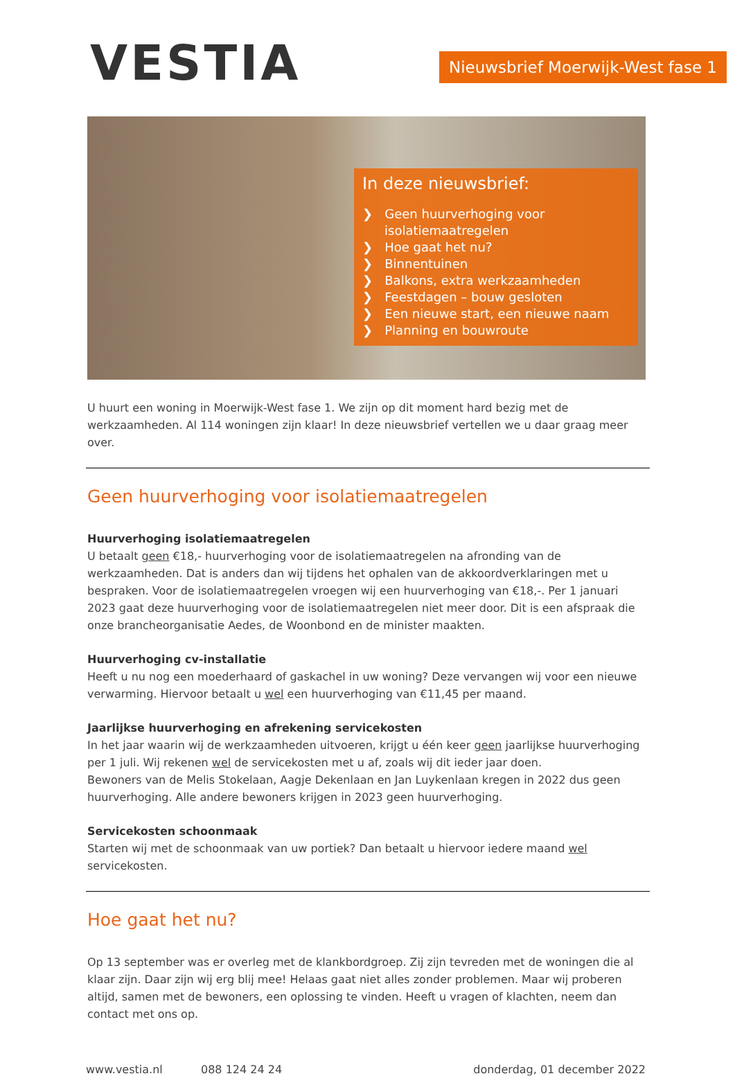VESTIA
Nieuwsbrief Moerwijk-West fase 1
In deze nieuwsbrief:
❯ Geen huurverhoging voor isolatiemaatregelen
❯ Hoe gaat het nu?
❯ Binnentuinen
❯ Balkons, extra werkzaamheden
❯ Feestdagen – bouw gesloten
❯ Een nieuwe start, een nieuwe naam
❯ Planning en bouwroute
U huurt een woning in Moerwijk-West fase 1. We zijn op dit moment hard bezig met de werkzaamheden. Al 114 woningen zijn klaar! In deze nieuwsbrief vertellen we u daar graag meer over.
Geen huurverhoging voor isolatiemaatregelen
Huurverhoging isolatiemaatregelen
U betaalt geen €18,- huurverhoging voor de isolatiemaatregelen na afronding van de werkzaamheden. Dat is anders dan wij tijdens het ophalen van de akkoordverklaringen met u bespraken. Voor de isolatiemaatregelen vroegen wij een huurverhoging van €18,-. Per 1 januari 2023 gaat deze huurverhoging voor de isolatiemaatregelen niet meer door. Dit is een afspraak die onze brancheorganisatie Aedes, de Woonbond en de minister maakten.
Huurverhoging cv-installatie
Heeft u nu nog een moederhaard of gaskachel in uw woning? Deze vervangen wij voor een nieuwe verwarming. Hiervoor betaalt u wel een huurverhoging van €11,45 per maand.
Jaarlijkse huurverhoging en afrekening servicekosten
In het jaar waarin wij de werkzaamheden uitvoeren, krijgt u één keer geen jaarlijkse huurverhoging per 1 juli. Wij rekenen wel de servicekosten met u af, zoals wij dit ieder jaar doen.
Bewoners van de Melis Stokelaan, Aagje Dekenlaan en Jan Luykenlaan kregen in 2022 dus geen huurverhoging. Alle andere bewoners krijgen in 2023 geen huurverhoging.
Servicekosten schoonmaak
Starten wij met de schoonmaak van uw portiek? Dan betaalt u hiervoor iedere maand wel servicekosten.
Hoe gaat het nu?
Op 13 september was er overleg met de klankbordgroep. Zij zijn tevreden met de woningen die al klaar zijn. Daar zijn wij erg blij mee! Helaas gaat niet alles zonder problemen. Maar wij proberen altijd, samen met de bewoners, een oplossing te vinden. Heeft u vragen of klachten, neem dan contact met ons op.
www.vestia.nl 088 124 24 24 donderdag, 01 december 2022